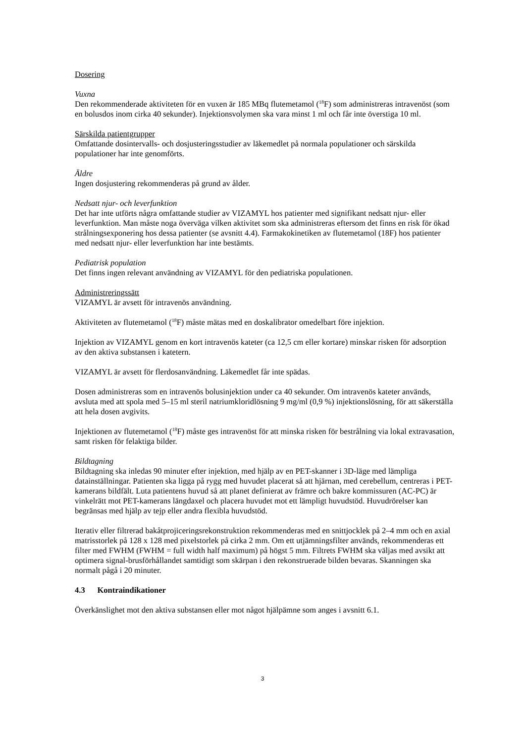Dosering
Vuxna
Den rekommenderade aktiviteten för en vuxen är 185 MBq flutemetamol (<sup>18</sup>F) som administreras intravenöst (som en bolusdos inom cirka 40 sekunder). Injektionsvolymen ska vara minst 1 ml och får inte överstiga 10 ml.
Särskilda patientgrupper
Omfattande dosintervalls- och dosjusteringsstudier av läkemedlet på normala populationer och särskilda populationer har inte genomförts.
Äldre
Ingen dosjustering rekommenderas på grund av ålder.
Nedsatt njur- och leverfunktion
Det har inte utförts några omfattande studier av VIZAMYL hos patienter med signifikant nedsatt njur- eller leverfunktion. Man måste noga överväga vilken aktivitet som ska administreras eftersom det finns en risk för ökad strålningsexponering hos dessa patienter (se avsnitt 4.4). Farmakokinetiken av flutemetamol (18F) hos patienter med nedsatt njur- eller leverfunktion har inte bestämts.
Pediatrisk population
Det finns ingen relevant användning av VIZAMYL för den pediatriska populationen.
Administreringssätt
VIZAMYL är avsett för intravenös användning.
Aktiviteten av flutemetamol (<sup>18</sup>F) måste mätas med en doskalibrator omedelbart före injektion.
Injektion av VIZAMYL genom en kort intravenös kateter (ca 12,5 cm eller kortare) minskar risken för adsorption av den aktiva substansen i katetern.
VIZAMYL är avsett för flerdosanvändning. Läkemedlet får inte spädas.
Dosen administreras som en intravenös bolusinjektion under ca 40 sekunder. Om intravenös kateter används, avsluta med att spola med 5–15 ml steril natriumkloridlösning 9 mg/ml (0,9 %) injektionslösning, för att säkerställa att hela dosen avgivits.
Injektionen av flutemetamol (<sup>18</sup>F) måste ges intravenöst för att minska risken för bestrålning via lokal extravasation, samt risken för felaktiga bilder.
Bildtagning
Bildtagning ska inledas 90 minuter efter injektion, med hjälp av en PET-skanner i 3D-läge med lämpliga datainställningar. Patienten ska ligga på rygg med huvudet placerat så att hjärnan, med cerebellum, centreras i PET-kamerans bildfält. Luta patientens huvud så att planet definierat av främre och bakre kommissuren (AC-PC) är vinkelrätt mot PET-kamerans längdaxel och placera huvudet mot ett lämpligt huvudstöd. Huvudrörelser kan begränsas med hjälp av tejp eller andra flexibla huvudstöd.
Iterativ eller filtrerad bakåtprojiceringsrekonstruktion rekommenderas med en snittjocklek på 2–4 mm och en axial matrisstorlek på 128 x 128 med pixelstorlek på cirka 2 mm. Om ett utjämningsfilter används, rekommenderas ett filter med FWHM (FWHM = full width half maximum) på högst 5 mm. Filtrets FWHM ska väljas med avsikt att optimera signal-brusförhållandet samtidigt som skärpan i den rekonstruerade bilden bevaras. Skanningen ska normalt pågå i 20 minuter.
4.3 Kontraindikationer
Överkänslighet mot den aktiva substansen eller mot något hjälpämne som anges i avsnitt 6.1.
3